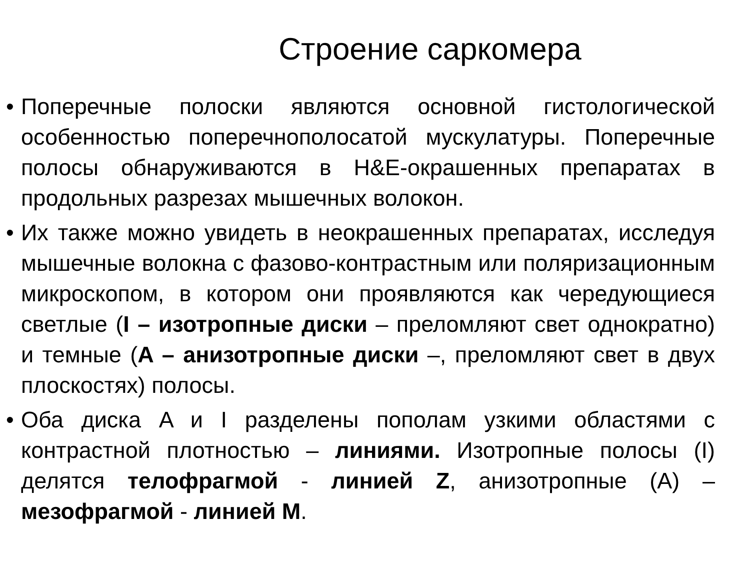Строение саркомера
• Поперечные полоски являются основной гистологической особенностью поперечнополосатой мускулатуры. Поперечные полосы обнаруживаются в H&E-окрашенных препаратах в продольных разрезах мышечных волокон.
• Их также можно увидеть в неокрашенных препаратах, исследуя мышечные волокна с фазово-контрастным или поляризационным микроскопом, в котором они проявляются как чередующиеся светлые (I – изотропные диски – преломляют свет однократно) и темные (A – анизотропные диски –, преломляют свет в двух плоскостях) полосы.
• Оба диска A и I разделены пополам узкими областями с контрастной плотностью – линиями. Изотропные полосы (I) делятся телофрагмой - линией Z, анизотропные (A) – мезофрагмой - линией М.